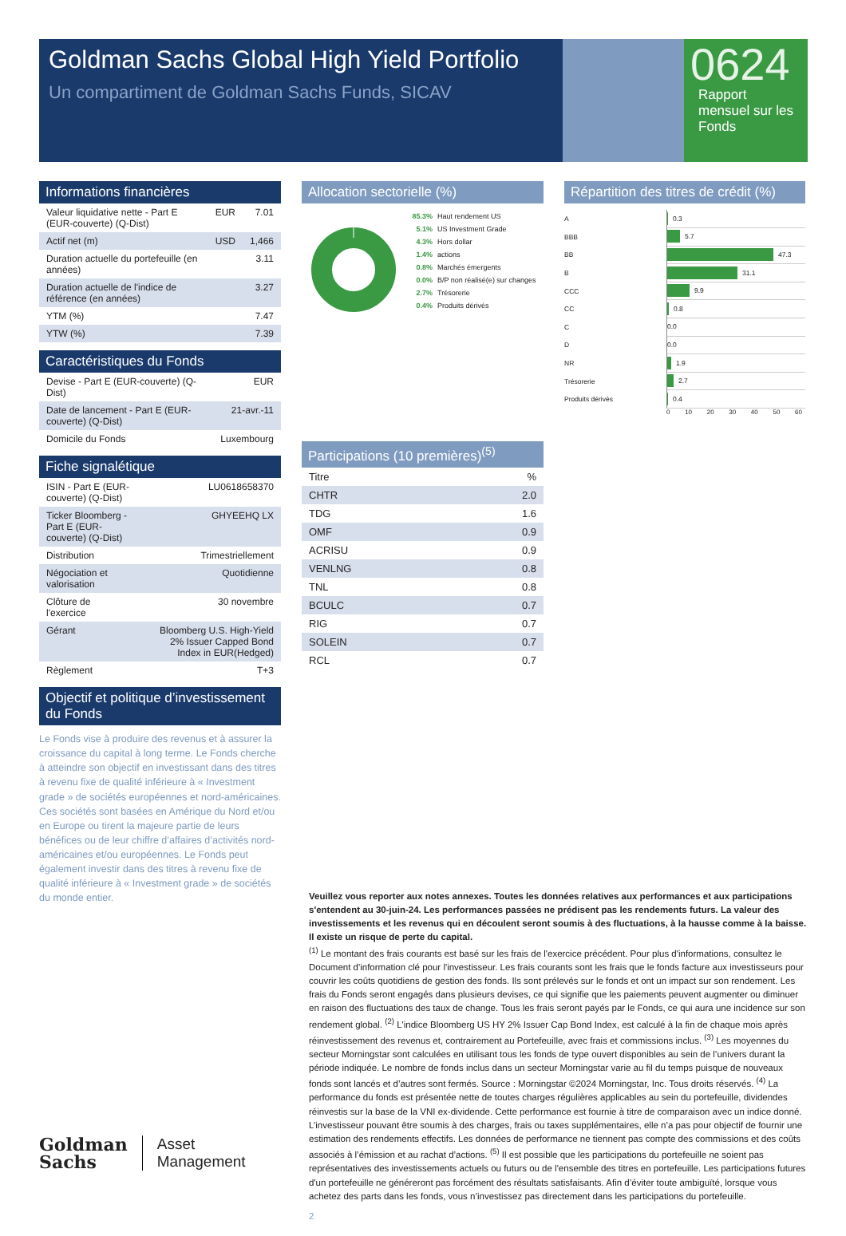Goldman Sachs Global High Yield Portfolio
Un compartiment de Goldman Sachs Funds, SICAV
0624
Rapport mensuel sur les Fonds
Informations financières
| Valeur liquidative nette - Part E (EUR-couverte) (Q-Dist) | EUR | 7.01 |
| Actif net (m) | USD | 1,466 |
| Duration actuelle du portefeuille (en années) | | 3.11 |
| Duration actuelle de l'indice de référence (en années) | | 3.27 |
| YTM (%) | | 7.47 |
| YTW (%) | | 7.39 |
Caractéristiques du Fonds
| Devise - Part E (EUR-couverte) (Q-Dist) | EUR |
| Date de lancement - Part E (EUR-couverte) (Q-Dist) | 21-avr.-11 |
| Domicile du Fonds | Luxembourg |
Fiche signalétique
| ISIN - Part E (EUR-couverte) (Q-Dist) | LU0618658370 |
| Ticker Bloomberg - Part E (EUR-couverte) (Q-Dist) | GHYEEHQ LX |
| Distribution | Trimestriellement |
| Négociation et valorisation | Quotidienne |
| Clôture de l'exercice | 30 novembre |
| Gérant | Bloomberg U.S. High-Yield 2% Issuer Capped Bond Index in EUR(Hedged) |
| Règlement | T+3 |
Objectif et politique d’investissement du Fonds
Le Fonds vise à produire des revenus et à assurer la croissance du capital à long terme. Le Fonds cherche à atteindre son objectif en investissant dans des titres à revenu fixe de qualité inférieure à « Investment grade » de sociétés européennes et nord-américaines. Ces sociétés sont basées en Amérique du Nord et/ou en Europe ou tirent la majeure partie de leurs bénéfices ou de leur chiffre d’affaires d’activités nord-américaines et/ou européennes. Le Fonds peut également investir dans des titres à revenu fixe de qualité inférieure à « Investment grade » de sociétés du monde entier.
Allocation sectorielle (%)
85.3% Haut rendement US
5.1% US Investment Grade
4.3% Hors dollar
1.4% actions
0.8% Marchés émergents
0.0% B/P non réalisé(e) sur changes
2.7% Trésorerie
0.4% Produits dérivés
Participations (10 premières)<sup>(5)</sup>
| Titre | % |
| CHTR | 2.0 |
| TDG | 1.6 |
| OMF | 0.9 |
| ACRISU | 0.9 |
| VENLNG | 0.8 |
| TNL | 0.8 |
| BCULC | 0.7 |
| RIG | 0.7 |
| SOLEIN | 0.7 |
| RCL | 0.7 |
Répartition des titres de crédit (%)
A 0.3
BBB 5.7
BB 47.3
B 31.1
CCC 9.9
CC 0.8
C 0.0
D 0.0
NR 1.9
Trésorerie 2.7
Produits dérivés 0.4
0 10 20 30 40 50 60
Veuillez vous reporter aux notes annexes. Toutes les données relatives aux performances et aux participations s'entendent au 30-juin-24. Les performances passées ne prédisent pas les rendements futurs. La valeur des investissements et les revenus qui en découlent seront soumis à des fluctuations, à la hausse comme à la baisse. Il existe un risque de perte du capital.
<sup>(1)</sup> Le montant des frais courants est basé sur les frais de l'exercice précédent. Pour plus d'informations, consultez le Document d'information clé pour l'investisseur. Les frais courants sont les frais que le fonds facture aux investisseurs pour couvrir les coûts quotidiens de gestion des fonds. Ils sont prélevés sur le fonds et ont un impact sur son rendement. Les frais du Fonds seront engagés dans plusieurs devises, ce qui signifie que les paiements peuvent augmenter ou diminuer en raison des fluctuations des taux de change. Tous les frais seront payés par le Fonds, ce qui aura une incidence sur son rendement global. <sup>(2)</sup> L'indice Bloomberg US HY 2% Issuer Cap Bond Index, est calculé à la fin de chaque mois après réinvestissement des revenus et, contrairement au Portefeuille, avec frais et commissions inclus. <sup>(3)</sup> Les moyennes du secteur Morningstar sont calculées en utilisant tous les fonds de type ouvert disponibles au sein de l’univers durant la période indiquée. Le nombre de fonds inclus dans un secteur Morningstar varie au fil du temps puisque de nouveaux fonds sont lancés et d’autres sont fermés. Source : Morningstar ©2024 Morningstar, Inc. Tous droits réservés. <sup>(4)</sup> La performance du fonds est présentée nette de toutes charges régulières applicables au sein du portefeuille, dividendes réinvestis sur la base de la VNI ex-dividende. Cette performance est fournie à titre de comparaison avec un indice donné. L’investisseur pouvant être soumis à des charges, frais ou taxes supplémentaires, elle n’a pas pour objectif de fournir une estimation des rendements effectifs. Les données de performance ne tiennent pas compte des commissions et des coûts associés à l’émission et au rachat d’actions. <sup>(5)</sup> Il est possible que les participations du portefeuille ne soient pas représentatives des investissements actuels ou futurs ou de l'ensemble des titres en portefeuille. Les participations futures d'un portefeuille ne généreront pas forcément des résultats satisfaisants. Afin d’éviter toute ambiguïté, lorsque vous achetez des parts dans les fonds, vous n’investissez pas directement dans les participations du portefeuille.
2
Goldman
Sachs
Asset
Management